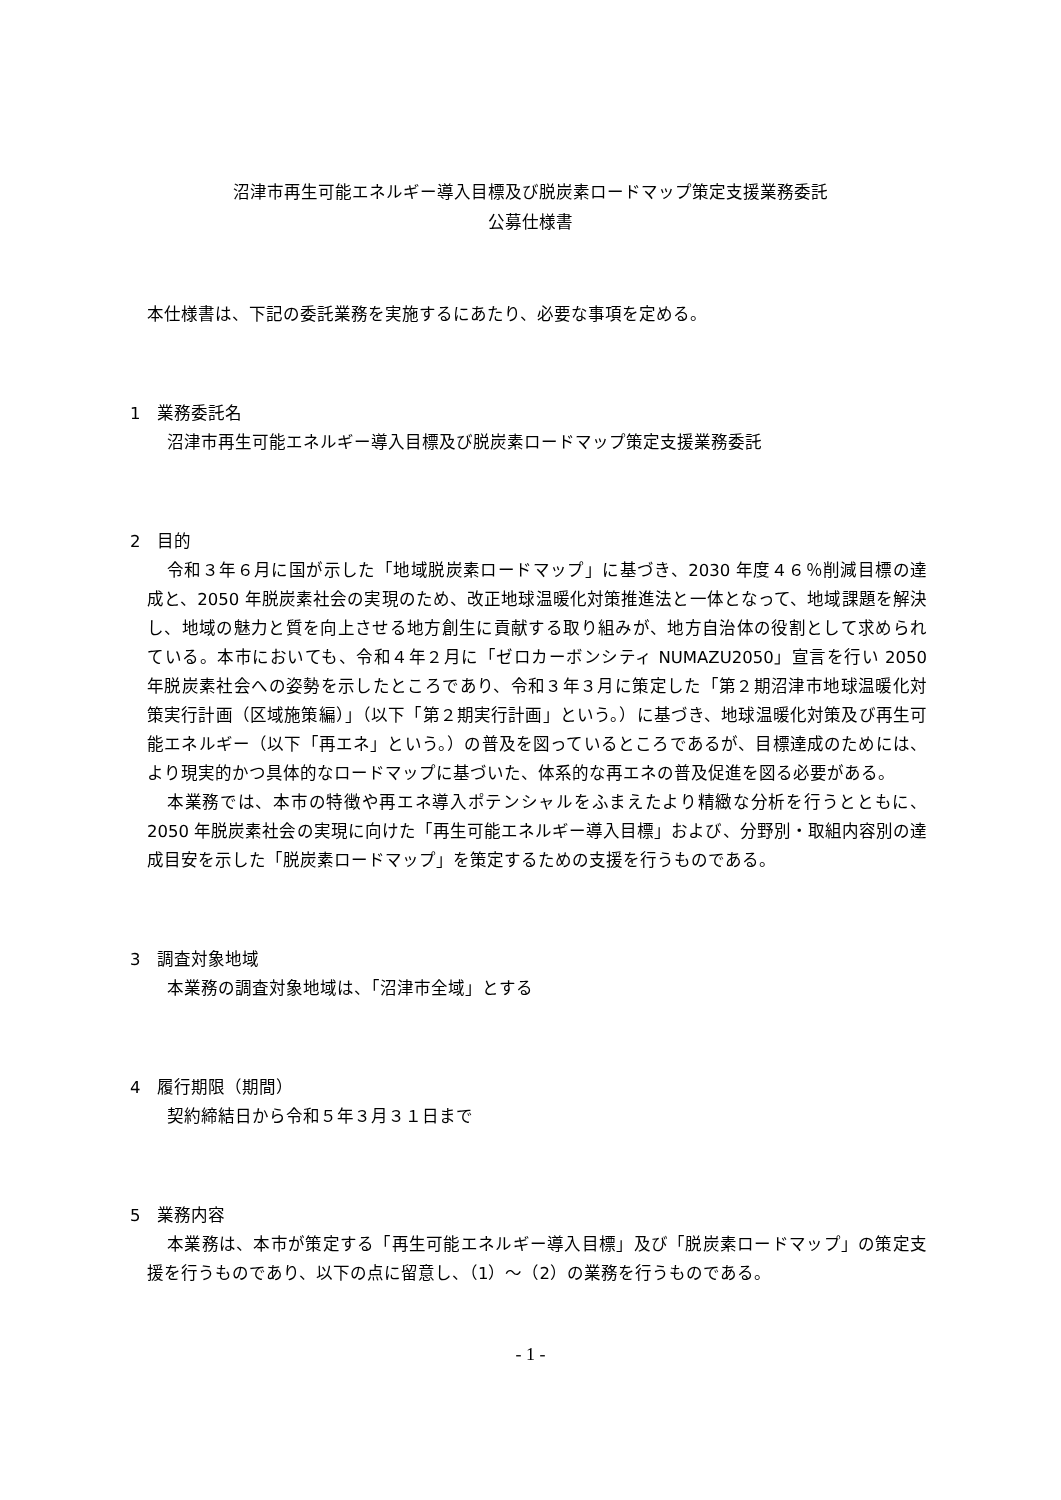沼津市再生可能エネルギー導入目標及び脱炭素ロードマップ策定支援業務委託
公募仕様書
本仕様書は、下記の委託業務を実施するにあたり、必要な事項を定める。
1　業務委託名
沼津市再生可能エネルギー導入目標及び脱炭素ロードマップ策定支援業務委託
2　目的
令和３年６月に国が示した「地域脱炭素ロードマップ」に基づき、2030 年度４６％削減目標の達成と、2050 年脱炭素社会の実現のため、改正地球温暖化対策推進法と一体となって、地域課題を解決し、地域の魅力と質を向上させる地方創生に貢献する取り組みが、地方自治体の役割として求められている。本市においても、令和４年２月に「ゼロカーボンシティ NUMAZU2050」宣言を行い 2050 年脱炭素社会への姿勢を示したところであり、令和３年３月に策定した「第２期沼津市地球温暖化対策実行計画（区域施策編）」（以下「第２期実行計画」という。）に基づき、地球温暖化対策及び再生可能エネルギー（以下「再エネ」という。）の普及を図っているところであるが、目標達成のためには、より現実的かつ具体的なロードマップに基づいた、体系的な再エネの普及促進を図る必要がある。
本業務では、本市の特徴や再エネ導入ポテンシャルをふまえたより精緻な分析を行うとともに、2050 年脱炭素社会の実現に向けた「再生可能エネルギー導入目標」および、分野別・取組内容別の達成目安を示した「脱炭素ロードマップ」を策定するための支援を行うものである。
3　調査対象地域
本業務の調査対象地域は、「沼津市全域」とする
4　履行期限（期間）
契約締結日から令和５年３月３１日まで
5　業務内容
本業務は、本市が策定する「再生可能エネルギー導入目標」及び「脱炭素ロードマップ」の策定支援を行うものであり、以下の点に留意し、（1）～（2）の業務を行うものである。
- 1 -